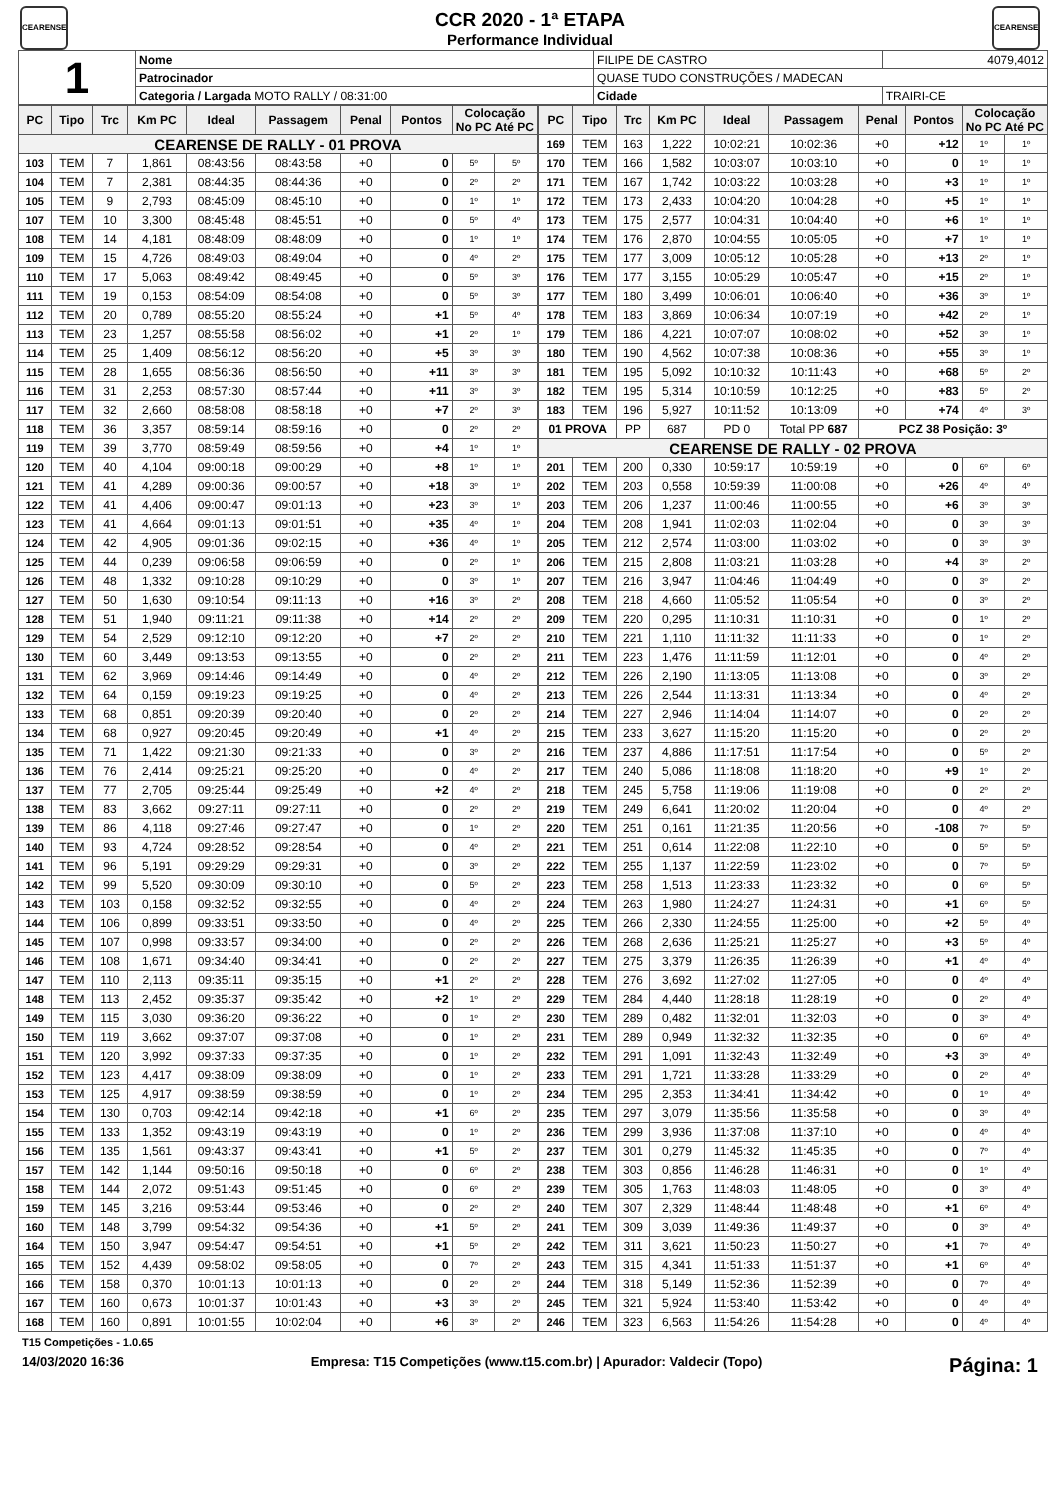CEARENSE
CCR 2020 - 1ª ETAPA
Performance Individual
CEARENSE
| 1 | Nome | FILIPE DE CASTRO | | | 4079,4012 |
| | Patrocinador | QUASE TUDO CONSTRUÇÕES / MADECAN | | | |
| | Categoria / Largada MOTO RALLY / 08:31:00 | | Cidade | TRAIRI-CE | |
| PC | Tipo | Trc | Km PC | Ideal | Passagem | Penal | Pontos | Colocação No PC Até PC | |
| --- | --- | --- | --- | --- | --- | --- | --- | --- | --- |
| CEARENSE DE RALLY - 01 PROVA | | | | | | | | | |
| 103 | TEM | 7 | 1,861 | 08:43:56 | 08:43:58 | +0 | 0 | 5º | 5º |
| 104 | TEM | 7 | 2,381 | 08:44:35 | 08:44:36 | +0 | 0 | 2º | 2º |
| 105 | TEM | 9 | 2,793 | 08:45:09 | 08:45:10 | +0 | 0 | 1º | 1º |
| 107 | TEM | 10 | 3,300 | 08:45:48 | 08:45:51 | +0 | 0 | 5º | 4º |
| 108 | TEM | 14 | 4,181 | 08:48:09 | 08:48:09 | +0 | 0 | 1º | 1º |
| 109 | TEM | 15 | 4,726 | 08:49:03 | 08:49:04 | +0 | 0 | 4º | 2º |
| 110 | TEM | 17 | 5,063 | 08:49:42 | 08:49:45 | +0 | 0 | 5º | 3º |
| 111 | TEM | 19 | 0,153 | 08:54:09 | 08:54:08 | +0 | 0 | 5º | 3º |
| 112 | TEM | 20 | 0,789 | 08:55:20 | 08:55:24 | +0 | +1 | 5º | 4º |
| 113 | TEM | 23 | 1,257 | 08:55:58 | 08:56:02 | +0 | +1 | 2º | 1º |
| 114 | TEM | 25 | 1,409 | 08:56:12 | 08:56:20 | +0 | +5 | 3º | 3º |
| 115 | TEM | 28 | 1,655 | 08:56:36 | 08:56:50 | +0 | +11 | 3º | 3º |
| 116 | TEM | 31 | 2,253 | 08:57:30 | 08:57:44 | +0 | +11 | 3º | 3º |
| 117 | TEM | 32 | 2,660 | 08:58:08 | 08:58:18 | +0 | +7 | 2º | 3º |
| 118 | TEM | 36 | 3,357 | 08:59:14 | 08:59:16 | +0 | 0 | 2º | 2º |
| 119 | TEM | 39 | 3,770 | 08:59:49 | 08:59:56 | +0 | +4 | 1º | 1º |
| 120 | TEM | 40 | 4,104 | 09:00:18 | 09:00:29 | +0 | +8 | 1º | 1º |
| 121 | TEM | 41 | 4,289 | 09:00:36 | 09:00:57 | +0 | +18 | 3º | 1º |
| 122 | TEM | 41 | 4,406 | 09:00:47 | 09:01:13 | +0 | +23 | 3º | 1º |
| 123 | TEM | 41 | 4,664 | 09:01:13 | 09:01:51 | +0 | +35 | 4º | 1º |
| 124 | TEM | 42 | 4,905 | 09:01:36 | 09:02:15 | +0 | +36 | 4º | 1º |
| 125 | TEM | 44 | 0,239 | 09:06:58 | 09:06:59 | +0 | 0 | 2º | 1º |
| 126 | TEM | 48 | 1,332 | 09:10:28 | 09:10:29 | +0 | 0 | 3º | 1º |
| 127 | TEM | 50 | 1,630 | 09:10:54 | 09:11:13 | +0 | +16 | 3º | 2º |
| 128 | TEM | 51 | 1,940 | 09:11:21 | 09:11:38 | +0 | +14 | 2º | 2º |
| 129 | TEM | 54 | 2,529 | 09:12:10 | 09:12:20 | +0 | +7 | 2º | 2º |
| 130 | TEM | 60 | 3,449 | 09:13:53 | 09:13:55 | +0 | 0 | 2º | 2º |
| 131 | TEM | 62 | 3,969 | 09:14:46 | 09:14:49 | +0 | 0 | 4º | 2º |
| 132 | TEM | 64 | 0,159 | 09:19:23 | 09:19:25 | +0 | 0 | 4º | 2º |
| 133 | TEM | 68 | 0,851 | 09:20:39 | 09:20:40 | +0 | 0 | 2º | 2º |
| 134 | TEM | 68 | 0,927 | 09:20:45 | 09:20:49 | +0 | +1 | 4º | 2º |
| 135 | TEM | 71 | 1,422 | 09:21:30 | 09:21:33 | +0 | 0 | 3º | 2º |
| 136 | TEM | 76 | 2,414 | 09:25:21 | 09:25:20 | +0 | 0 | 4º | 2º |
| 137 | TEM | 77 | 2,705 | 09:25:44 | 09:25:49 | +0 | +2 | 4º | 2º |
| 138 | TEM | 83 | 3,662 | 09:27:11 | 09:27:11 | +0 | 0 | 2º | 2º |
| 139 | TEM | 86 | 4,118 | 09:27:46 | 09:27:47 | +0 | 0 | 1º | 2º |
| 140 | TEM | 93 | 4,724 | 09:28:52 | 09:28:54 | +0 | 0 | 4º | 2º |
| 141 | TEM | 96 | 5,191 | 09:29:29 | 09:29:31 | +0 | 0 | 3º | 2º |
| 142 | TEM | 99 | 5,520 | 09:30:09 | 09:30:10 | +0 | 0 | 5º | 2º |
| 143 | TEM | 103 | 0,158 | 09:32:52 | 09:32:55 | +0 | 0 | 4º | 2º |
| 144 | TEM | 106 | 0,899 | 09:33:51 | 09:33:50 | +0 | 0 | 4º | 2º |
| 145 | TEM | 107 | 0,998 | 09:33:57 | 09:34:00 | +0 | 0 | 2º | 2º |
| 146 | TEM | 108 | 1,671 | 09:34:40 | 09:34:41 | +0 | 0 | 2º | 2º |
| 147 | TEM | 110 | 2,113 | 09:35:11 | 09:35:15 | +0 | +1 | 2º | 2º |
| 148 | TEM | 113 | 2,452 | 09:35:37 | 09:35:42 | +0 | +2 | 1º | 2º |
| 149 | TEM | 115 | 3,030 | 09:36:20 | 09:36:22 | +0 | 0 | 1º | 2º |
| 150 | TEM | 119 | 3,662 | 09:37:07 | 09:37:08 | +0 | 0 | 1º | 2º |
| 151 | TEM | 120 | 3,992 | 09:37:33 | 09:37:35 | +0 | 0 | 1º | 2º |
| 152 | TEM | 123 | 4,417 | 09:38:09 | 09:38:09 | +0 | 0 | 1º | 2º |
| 153 | TEM | 125 | 4,917 | 09:38:59 | 09:38:59 | +0 | 0 | 1º | 2º |
| 154 | TEM | 130 | 0,703 | 09:42:14 | 09:42:18 | +0 | +1 | 6º | 2º |
| 155 | TEM | 133 | 1,352 | 09:43:19 | 09:43:19 | +0 | 0 | 1º | 2º |
| 156 | TEM | 135 | 1,561 | 09:43:37 | 09:43:41 | +0 | +1 | 5º | 2º |
| 157 | TEM | 142 | 1,144 | 09:50:16 | 09:50:18 | +0 | 0 | 6º | 2º |
| 158 | TEM | 144 | 2,072 | 09:51:43 | 09:51:45 | +0 | 0 | 6º | 2º |
| 159 | TEM | 145 | 3,216 | 09:53:44 | 09:53:46 | +0 | 0 | 2º | 2º |
| 160 | TEM | 148 | 3,799 | 09:54:32 | 09:54:36 | +0 | +1 | 5º | 2º |
| 164 | TEM | 150 | 3,947 | 09:54:47 | 09:54:51 | +0 | +1 | 5º | 2º |
| 165 | TEM | 152 | 4,439 | 09:58:02 | 09:58:05 | +0 | 0 | 7º | 2º |
| 166 | TEM | 158 | 0,370 | 10:01:13 | 10:01:13 | +0 | 0 | 2º | 2º |
| 167 | TEM | 160 | 0,673 | 10:01:37 | 10:01:43 | +0 | +3 | 3º | 2º |
| 168 | TEM | 160 | 0,891 | 10:01:55 | 10:02:04 | +0 | +6 | 3º | 2º |
| PC | Tipo | Trc | Km PC | Ideal | Passagem | Penal | Pontos | Colocação No PC Até PC | |
| --- | --- | --- | --- | --- | --- | --- | --- | --- | --- |
| 169 | TEM | 163 | 1,222 | 10:02:21 | 10:02:36 | +0 | +12 | 1º | 1º |
| 170 | TEM | 166 | 1,582 | 10:03:07 | 10:03:10 | +0 | 0 | 1º | 1º |
| 171 | TEM | 167 | 1,742 | 10:03:22 | 10:03:28 | +0 | +3 | 1º | 1º |
| 172 | TEM | 173 | 2,433 | 10:04:20 | 10:04:28 | +0 | +5 | 1º | 1º |
| 173 | TEM | 175 | 2,577 | 10:04:31 | 10:04:40 | +0 | +6 | 1º | 1º |
| 174 | TEM | 176 | 2,870 | 10:04:55 | 10:05:05 | +0 | +7 | 1º | 1º |
| 175 | TEM | 177 | 3,009 | 10:05:12 | 10:05:28 | +0 | +13 | 2º | 1º |
| 176 | TEM | 177 | 3,155 | 10:05:29 | 10:05:47 | +0 | +15 | 2º | 1º |
| 177 | TEM | 180 | 3,499 | 10:06:01 | 10:06:40 | +0 | +36 | 3º | 1º |
| 178 | TEM | 183 | 3,869 | 10:06:34 | 10:07:19 | +0 | +42 | 2º | 1º |
| 179 | TEM | 186 | 4,221 | 10:07:07 | 10:08:02 | +0 | +52 | 3º | 1º |
| 180 | TEM | 190 | 4,562 | 10:07:38 | 10:08:36 | +0 | +55 | 3º | 1º |
| 181 | TEM | 195 | 5,092 | 10:10:32 | 10:11:43 | +0 | +68 | 5º | 2º |
| 182 | TEM | 195 | 5,314 | 10:10:59 | 10:12:25 | +0 | +83 | 5º | 2º |
| 183 | TEM | 196 | 5,927 | 10:11:52 | 10:13:09 | +0 | +74 | 4º | 3º |
| 01 PROVA | | PP | 687 | PD 0 | Total PP 687 | PCZ 38 Posição: 3º | | | |
| CEARENSE DE RALLY - 02 PROVA | | | | | | | | | |
| 201 | TEM | 200 | 0,330 | 10:59:17 | 10:59:19 | +0 | 0 | 6º | 6º |
| 202 | TEM | 203 | 0,558 | 10:59:39 | 11:00:08 | +0 | +26 | 4º | 4º |
| 203 | TEM | 206 | 1,237 | 11:00:46 | 11:00:55 | +0 | +6 | 3º | 3º |
| 204 | TEM | 208 | 1,941 | 11:02:03 | 11:02:04 | +0 | 0 | 3º | 3º |
| 205 | TEM | 212 | 2,574 | 11:03:00 | 11:03:02 | +0 | 0 | 3º | 3º |
| 206 | TEM | 215 | 2,808 | 11:03:21 | 11:03:28 | +0 | +4 | 3º | 2º |
| 207 | TEM | 216 | 3,947 | 11:04:46 | 11:04:49 | +0 | 0 | 3º | 2º |
| 208 | TEM | 218 | 4,660 | 11:05:52 | 11:05:54 | +0 | 0 | 3º | 2º |
| 209 | TEM | 220 | 0,295 | 11:10:31 | 11:10:31 | +0 | 0 | 1º | 2º |
| 210 | TEM | 221 | 1,110 | 11:11:32 | 11:11:33 | +0 | 0 | 1º | 2º |
| 211 | TEM | 223 | 1,476 | 11:11:59 | 11:12:01 | +0 | 0 | 4º | 2º |
| 212 | TEM | 226 | 2,190 | 11:13:05 | 11:13:08 | +0 | 0 | 3º | 2º |
| 213 | TEM | 226 | 2,544 | 11:13:31 | 11:13:34 | +0 | 0 | 4º | 2º |
| 214 | TEM | 227 | 2,946 | 11:14:04 | 11:14:07 | +0 | 0 | 2º | 2º |
| 215 | TEM | 233 | 3,627 | 11:15:20 | 11:15:20 | +0 | 0 | 2º | 2º |
| 216 | TEM | 237 | 4,886 | 11:17:51 | 11:17:54 | +0 | 0 | 5º | 2º |
| 217 | TEM | 240 | 5,086 | 11:18:08 | 11:18:20 | +0 | +9 | 1º | 2º |
| 218 | TEM | 245 | 5,758 | 11:19:06 | 11:19:08 | +0 | 0 | 2º | 2º |
| 219 | TEM | 249 | 6,641 | 11:20:02 | 11:20:04 | +0 | 0 | 4º | 2º |
| 220 | TEM | 251 | 0,161 | 11:21:35 | 11:20:56 | +0 | -108 | 7º | 5º |
| 221 | TEM | 251 | 0,614 | 11:22:08 | 11:22:10 | +0 | 0 | 5º | 5º |
| 222 | TEM | 255 | 1,137 | 11:22:59 | 11:23:02 | +0 | 0 | 7º | 5º |
| 223 | TEM | 258 | 1,513 | 11:23:33 | 11:23:32 | +0 | 0 | 6º | 5º |
| 224 | TEM | 263 | 1,980 | 11:24:27 | 11:24:31 | +0 | +1 | 6º | 5º |
| 225 | TEM | 266 | 2,330 | 11:24:55 | 11:25:00 | +0 | +2 | 5º | 4º |
| 226 | TEM | 268 | 2,636 | 11:25:21 | 11:25:27 | +0 | +3 | 5º | 4º |
| 227 | TEM | 275 | 3,379 | 11:26:35 | 11:26:39 | +0 | +1 | 4º | 4º |
| 228 | TEM | 276 | 3,692 | 11:27:02 | 11:27:05 | +0 | 0 | 4º | 4º |
| 229 | TEM | 284 | 4,440 | 11:28:18 | 11:28:19 | +0 | 0 | 2º | 4º |
| 230 | TEM | 289 | 0,482 | 11:32:01 | 11:32:03 | +0 | 0 | 3º | 4º |
| 231 | TEM | 289 | 0,949 | 11:32:32 | 11:32:35 | +0 | 0 | 6º | 4º |
| 232 | TEM | 291 | 1,091 | 11:32:43 | 11:32:49 | +0 | +3 | 3º | 4º |
| 233 | TEM | 291 | 1,721 | 11:33:28 | 11:33:29 | +0 | 0 | 2º | 4º |
| 234 | TEM | 295 | 2,353 | 11:34:41 | 11:34:42 | +0 | 0 | 1º | 4º |
| 235 | TEM | 297 | 3,079 | 11:35:56 | 11:35:58 | +0 | 0 | 3º | 4º |
| 236 | TEM | 299 | 3,936 | 11:37:08 | 11:37:10 | +0 | 0 | 4º | 4º |
| 237 | TEM | 301 | 0,279 | 11:45:32 | 11:45:35 | +0 | 0 | 7º | 4º |
| 238 | TEM | 303 | 0,856 | 11:46:28 | 11:46:31 | +0 | 0 | 1º | 4º |
| 239 | TEM | 305 | 1,763 | 11:48:03 | 11:48:05 | +0 | 0 | 3º | 4º |
| 240 | TEM | 307 | 2,329 | 11:48:44 | 11:48:48 | +0 | +1 | 6º | 4º |
| 241 | TEM | 309 | 3,039 | 11:49:36 | 11:49:37 | +0 | 0 | 3º | 4º |
| 242 | TEM | 311 | 3,621 | 11:50:23 | 11:50:27 | +0 | +1 | 7º | 4º |
| 243 | TEM | 315 | 4,341 | 11:51:33 | 11:51:37 | +0 | +1 | 6º | 4º |
| 244 | TEM | 318 | 5,149 | 11:52:36 | 11:52:39 | +0 | 0 | 7º | 4º |
| 245 | TEM | 321 | 5,924 | 11:53:40 | 11:53:42 | +0 | 0 | 4º | 4º |
| 246 | TEM | 323 | 6,563 | 11:54:26 | 11:54:28 | +0 | 0 | 4º | 4º |
T15 Competições - 1.0.65
14/03/2020 16:36 Empresa: T15 Competições (www.t15.com.br) | Apurador: Valdecir (Topo) Página: 1